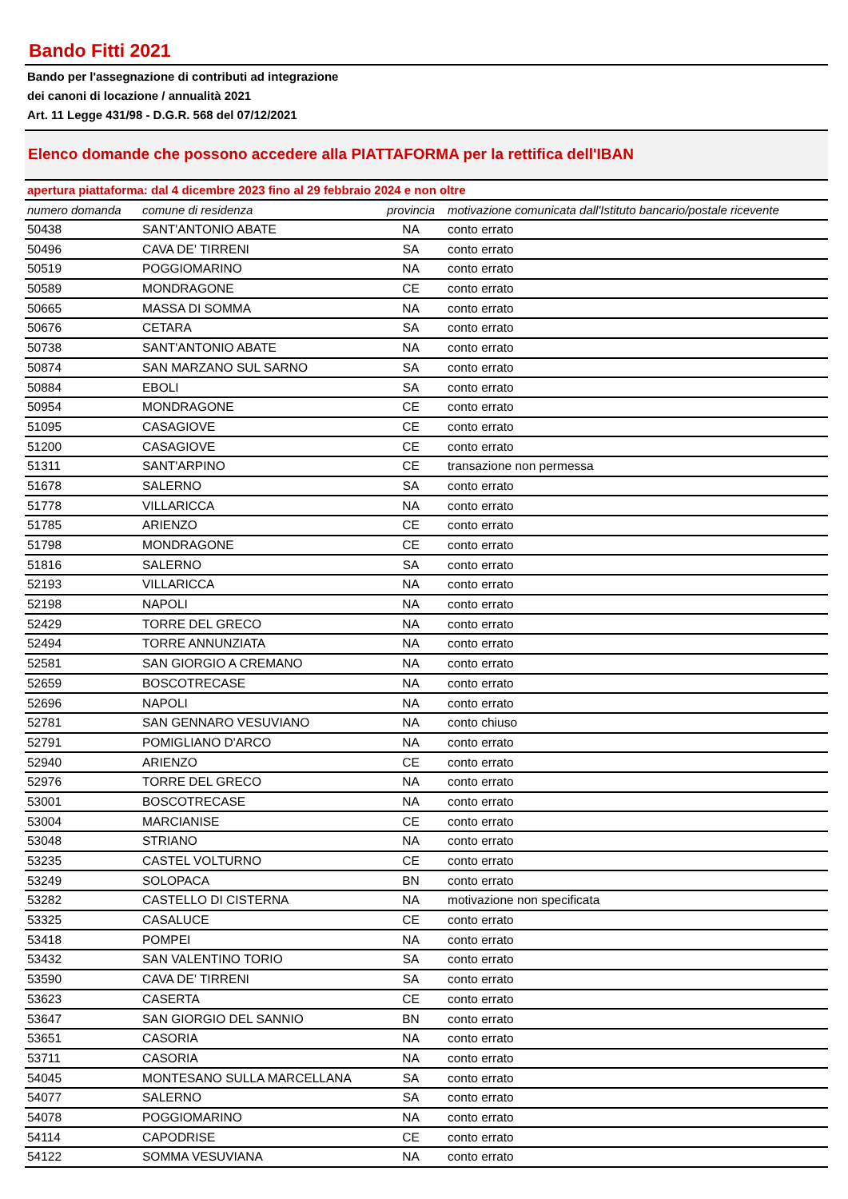Bando Fitti 2021
Bando per l'assegnazione di contributi ad integrazione
dei canoni di locazione / annualità 2021
Art. 11 Legge 431/98 - D.G.R. 568 del 07/12/2021
Elenco domande che possono accedere alla PIATTAFORMA per la rettifica dell'IBAN
apertura piattaforma: dal 4 dicembre 2023 fino al 29 febbraio 2024 e non oltre
| numero domanda | comune di residenza | provincia | motivazione comunicata dall'Istituto bancario/postale ricevente |
| --- | --- | --- | --- |
| 50438 | SANT'ANTONIO ABATE | NA | conto errato |
| 50496 | CAVA DE' TIRRENI | SA | conto errato |
| 50519 | POGGIOMARINO | NA | conto errato |
| 50589 | MONDRAGONE | CE | conto errato |
| 50665 | MASSA DI SOMMA | NA | conto errato |
| 50676 | CETARA | SA | conto errato |
| 50738 | SANT'ANTONIO ABATE | NA | conto errato |
| 50874 | SAN MARZANO SUL SARNO | SA | conto errato |
| 50884 | EBOLI | SA | conto errato |
| 50954 | MONDRAGONE | CE | conto errato |
| 51095 | CASAGIOVE | CE | conto errato |
| 51200 | CASAGIOVE | CE | conto errato |
| 51311 | SANT'ARPINO | CE | transazione non permessa |
| 51678 | SALERNO | SA | conto errato |
| 51778 | VILLARICCA | NA | conto errato |
| 51785 | ARIENZO | CE | conto errato |
| 51798 | MONDRAGONE | CE | conto errato |
| 51816 | SALERNO | SA | conto errato |
| 52193 | VILLARICCA | NA | conto errato |
| 52198 | NAPOLI | NA | conto errato |
| 52429 | TORRE DEL GRECO | NA | conto errato |
| 52494 | TORRE ANNUNZIATA | NA | conto errato |
| 52581 | SAN GIORGIO A CREMANO | NA | conto errato |
| 52659 | BOSCOTRECASE | NA | conto errato |
| 52696 | NAPOLI | NA | conto errato |
| 52781 | SAN GENNARO VESUVIANO | NA | conto chiuso |
| 52791 | POMIGLIANO D'ARCO | NA | conto errato |
| 52940 | ARIENZO | CE | conto errato |
| 52976 | TORRE DEL GRECO | NA | conto errato |
| 53001 | BOSCOTRECASE | NA | conto errato |
| 53004 | MARCIANISE | CE | conto errato |
| 53048 | STRIANO | NA | conto errato |
| 53235 | CASTEL VOLTURNO | CE | conto errato |
| 53249 | SOLOPACA | BN | conto errato |
| 53282 | CASTELLO DI CISTERNA | NA | motivazione non specificata |
| 53325 | CASALUCE | CE | conto errato |
| 53418 | POMPEI | NA | conto errato |
| 53432 | SAN VALENTINO TORIO | SA | conto errato |
| 53590 | CAVA DE' TIRRENI | SA | conto errato |
| 53623 | CASERTA | CE | conto errato |
| 53647 | SAN GIORGIO DEL SANNIO | BN | conto errato |
| 53651 | CASORIA | NA | conto errato |
| 53711 | CASORIA | NA | conto errato |
| 54045 | MONTESANO SULLA MARCELLANA | SA | conto errato |
| 54077 | SALERNO | SA | conto errato |
| 54078 | POGGIOMARINO | NA | conto errato |
| 54114 | CAPODRISE | CE | conto errato |
| 54122 | SOMMA VESUVIANA | NA | conto errato |